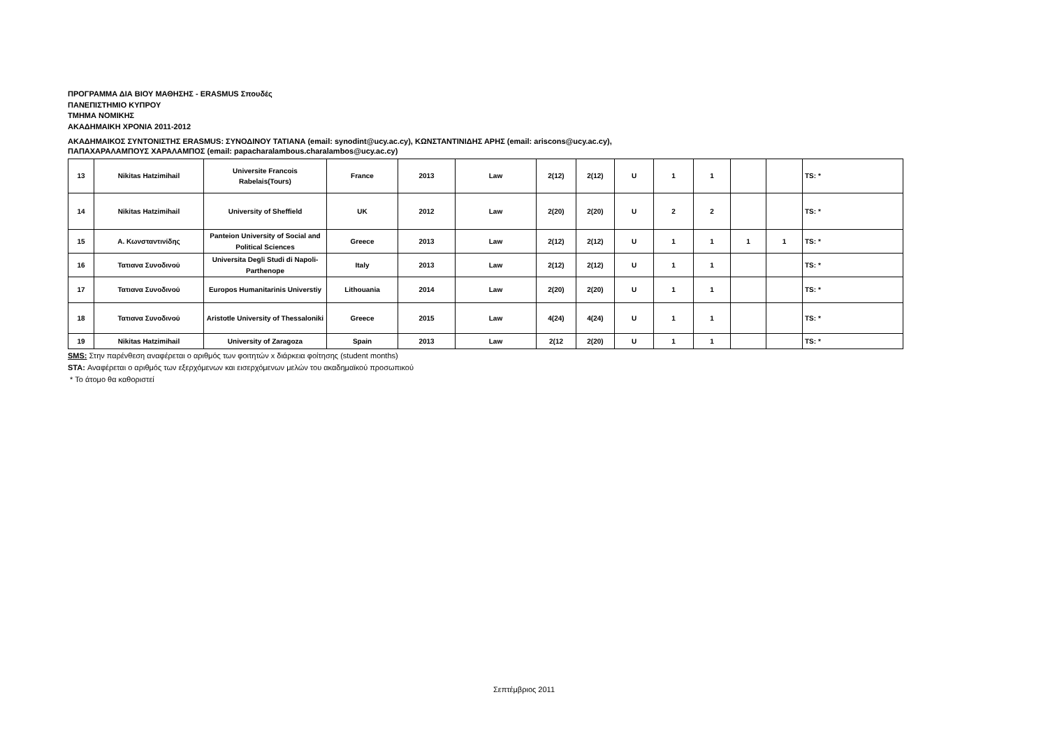ΠΡΟΓΡΑΜΜΑ ΔΙΑ ΒΙΟΥ ΜΑΘΗΣΗΣ - ERASMUS Σπουδές
ΠΑΝΕΠΙΣΤΗΜΙΟ ΚΥΠΡΟΥ
ΤΜΗΜΑ ΝΟΜΙΚΗΣ
ΑΚΑΔΗΜΑΙΚΗ ΧΡΟΝΙΑ 2011-2012
ΑΚΑΔΗΜΑΙΚΟΣ ΣΥΝΤΟΝΙΣΤΗΣ ERASMUS: ΣΥΝΟΔΙΝΟΥ ΤΑΤΙΑΝΑ (email: synodint@ucy.ac.cy), ΚΩΝΣΤΑΝΤΙΝΙΔΗΣ ΑΡΗΣ (email: ariscons@ucy.ac.cy),
ΠΑΠΑΧΑΡΑΛΑΜΠΟΥΣ ΧΑΡΑΛΑΜΠΟΣ (email: papacharalambous.charalambos@ucy.ac.cy)
| 13 | Nikitas Hatzimihail | Universite Francois Rabelais(Tours) | France | 2013 | Law | 2(12) | 2(12) | U | 1 | 1 | | | TS: * |
| 14 | Nikitas Hatzimihail | University of Sheffield | UK | 2012 | Law | 2(20) | 2(20) | U | 2 | 2 | | | TS: * |
| 15 | Α. Κωνσταντινίδης | Panteion University of Social and Political Sciences | Greece | 2013 | Law | 2(12) | 2(12) | U | 1 | 1 | 1 | 1 | TS: * |
| 16 | Τατιανα Συνοδινού | Universita Degli Studi di Napoli-Parthenope | Italy | 2013 | Law | 2(12) | 2(12) | U | 1 | 1 | | | TS: * |
| 17 | Τατιανα Συνοδινού | Europos Humanitarinis Universtiy | Lithouania | 2014 | Law | 2(20) | 2(20) | U | 1 | 1 | | | TS: * |
| 18 | Τατιανα Συνοδινού | Aristotle University of Thessaloniki | Greece | 2015 | Law | 4(24) | 4(24) | U | 1 | 1 | | | TS: * |
| 19 | Nikitas Hatzimihail | University of Zaragoza | Spain | 2013 | Law | 2(12 | 2(20) | U | 1 | 1 | | | TS: * |
SMS: Στην παρένθεση αναφέρεται ο αριθμός των φοιτητών x διάρκεια φοίτησης (student months)
STA: Αναφέρεται ο αριθμός των εξερχόμενων και εισερχόμενων μελών του ακαδημαϊκού προσωπικού
* Το άτομο θα καθοριστεί
Σεπτέμβριος 2011